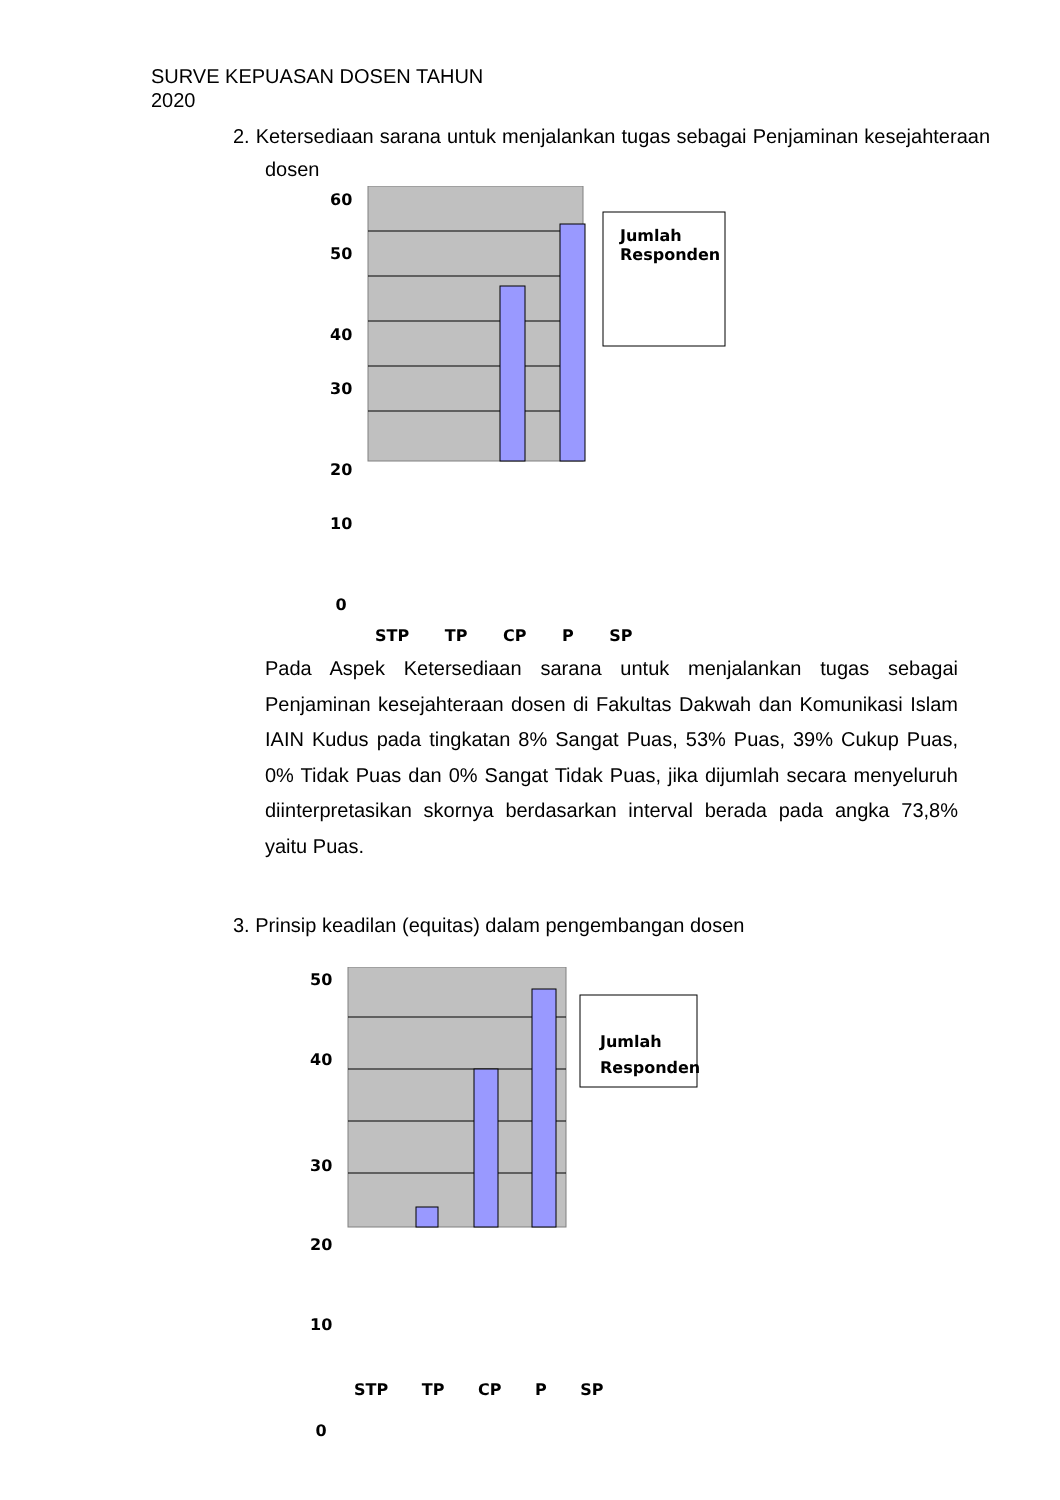SURVE KEPUASAN DOSEN TAHUN
2020
2. Ketersediaan sarana untuk menjalankan tugas sebagai Penjaminan kesejahteraan dosen
Jumlah
Responden
60
50
40
30
20
10
0
STP TP CP P SP
Pada Aspek Ketersediaan sarana untuk menjalankan tugas sebagai Penjaminan kesejahteraan dosen di Fakultas Dakwah dan Komunikasi Islam IAIN Kudus pada tingkatan 8% Sangat Puas, 53% Puas, 39% Cukup Puas, 0% Tidak Puas dan 0% Sangat Tidak Puas, jika dijumlah secara menyeluruh diinterpretasikan skornya berdasarkan interval berada pada angka 73,8% yaitu Puas.
3. Prinsip keadilan (equitas) dalam pengembangan dosen
Jumlah
Responden
50
40
30
20
10
0
STP TP CP P SP